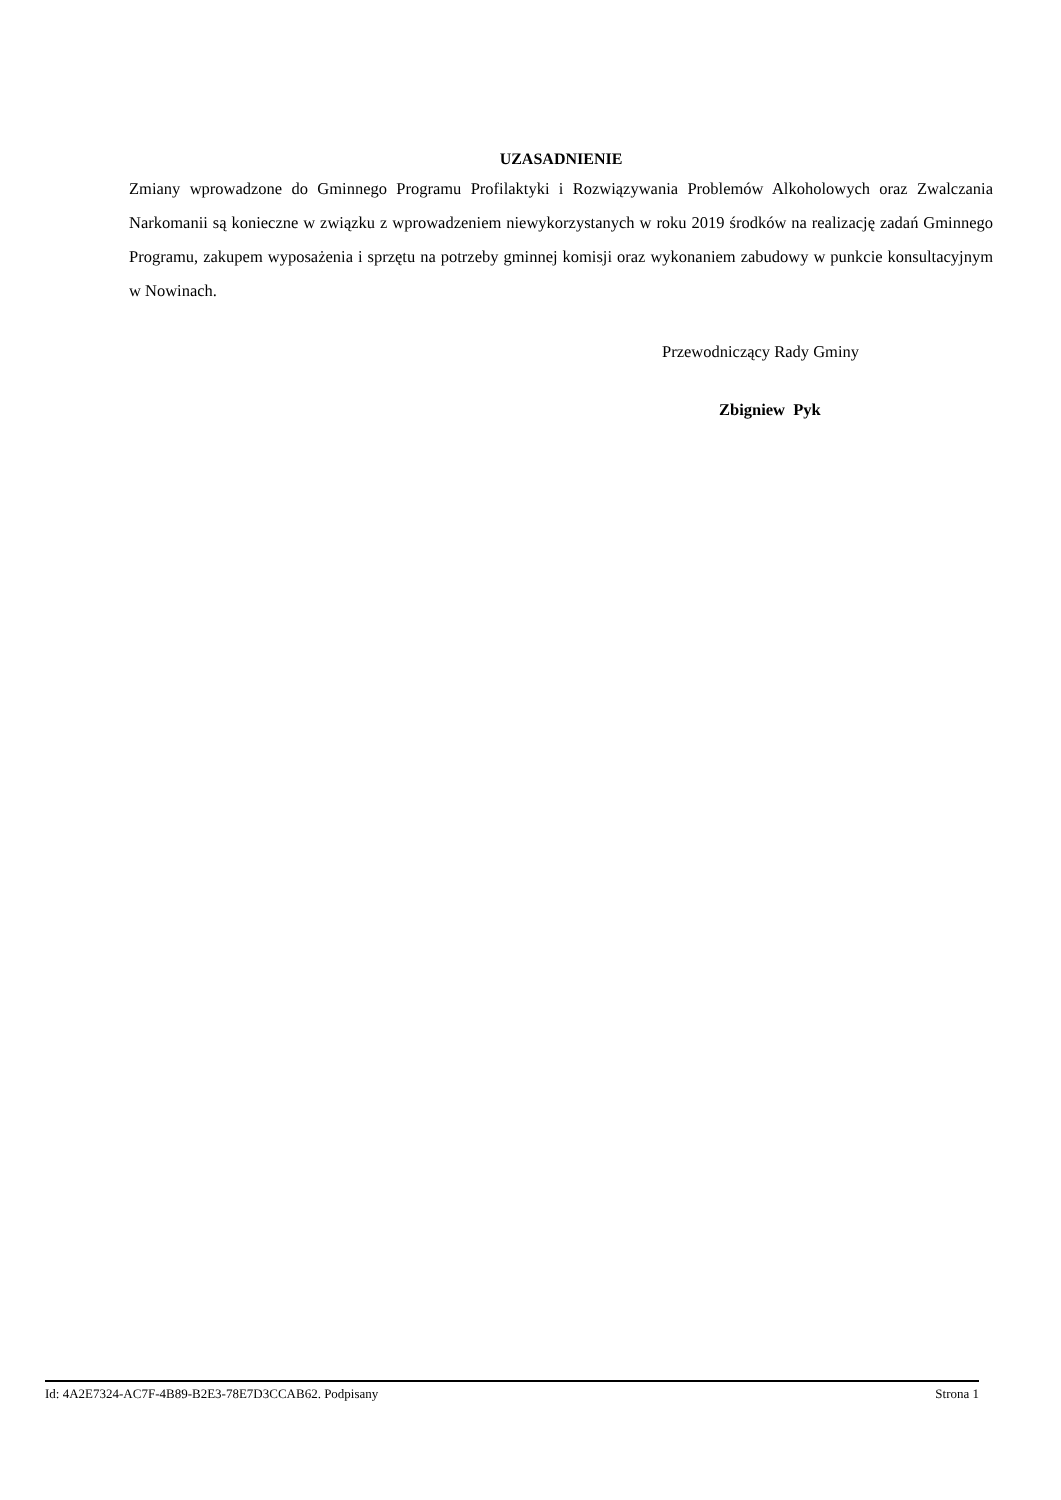UZASADNIENIE
Zmiany wprowadzone do Gminnego Programu Profilaktyki i Rozwiązywania Problemów Alkoholowych oraz Zwalczania Narkomanii są konieczne w związku z wprowadzeniem niewykorzystanych w roku 2019 środków na realizację zadań Gminnego Programu, zakupem wyposażenia i sprzętu na potrzeby gminnej komisji oraz wykonaniem zabudowy w punkcie konsultacyjnym w Nowinach.
Przewodniczący Rady Gminy
Zbigniew Pyk
Id: 4A2E7324-AC7F-4B89-B2E3-78E7D3CCAB62. Podpisany Strona 1